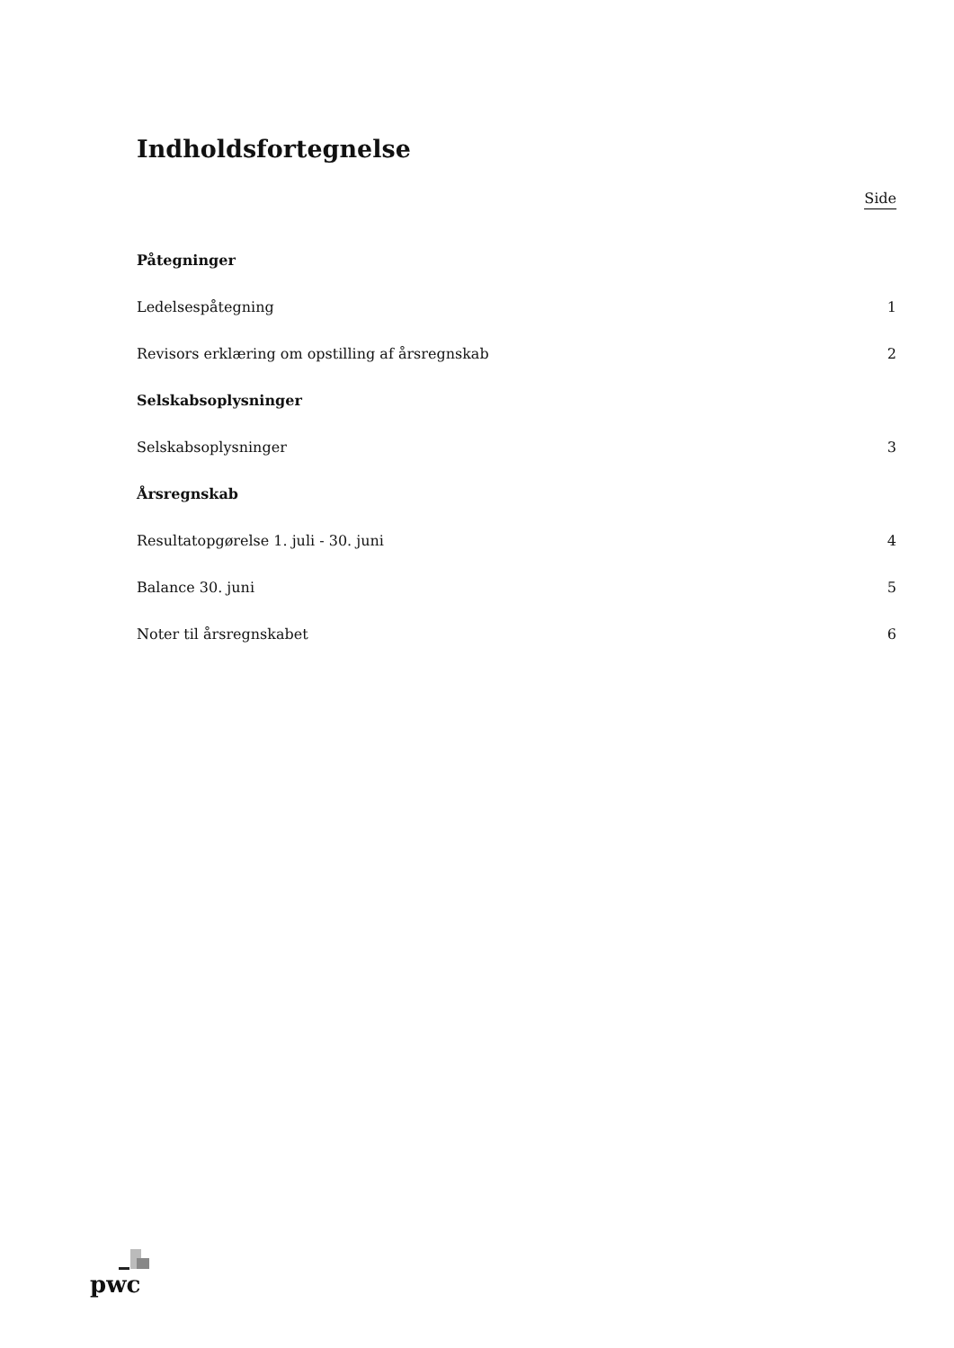Indholdsfortegnelse
Side
Påtegninger
Ledelsespåtegning 1
Revisors erklæring om opstilling af årsregnskab 2
Selskabsoplysninger
Selskabsoplysninger 3
Årsregnskab
Resultatopgørelse 1. juli - 30. juni 4
Balance 30. juni 5
Noter til årsregnskabet 6
pwc